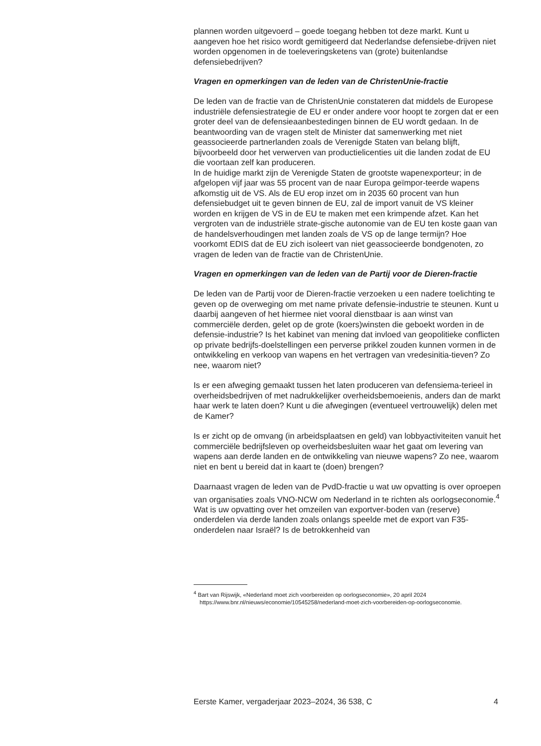plannen worden uitgevoerd – goede toegang hebben tot deze markt. Kunt u aangeven hoe het risico wordt gemitigeerd dat Nederlandse defensiebe-drijven niet worden opgenomen in de toeleveringsketens van (grote) buitenlandse defensiebedrijven?
Vragen en opmerkingen van de leden van de ChristenUnie-fractie
De leden van de fractie van de ChristenUnie constateren dat middels de Europese industriële defensiestrategie de EU er onder andere voor hoopt te zorgen dat er een groter deel van de defensieaanbestedingen binnen de EU wordt gedaan. In de beantwoording van de vragen stelt de Minister dat samenwerking met niet geassocieerde partnerlanden zoals de Verenigde Staten van belang blijft, bijvoorbeeld door het verwerven van productielicenties uit die landen zodat de EU die voortaan zelf kan produceren.
In de huidige markt zijn de Verenigde Staten de grootste wapenexporteur; in de afgelopen vijf jaar was 55 procent van de naar Europa geïmpor-teerde wapens afkomstig uit de VS. Als de EU erop inzet om in 2035 60 procent van hun defensiebudget uit te geven binnen de EU, zal de import vanuit de VS kleiner worden en krijgen de VS in de EU te maken met een krimpende afzet. Kan het vergroten van de industriële strate-gische autonomie van de EU ten koste gaan van de handelsverhoudingen met landen zoals de VS op de lange termijn? Hoe voorkomt EDIS dat de EU zich isoleert van niet geassocieerde bondgenoten, zo vragen de leden van de fractie van de ChristenUnie.
Vragen en opmerkingen van de leden van de Partij voor de Dieren-fractie
De leden van de Partij voor de Dieren-fractie verzoeken u een nadere toelichting te geven op de overweging om met name private defensie-industrie te steunen. Kunt u daarbij aangeven of het hiermee niet vooral dienstbaar is aan winst van commerciële derden, gelet op de grote (koers)winsten die geboekt worden in de defensie-industrie? Is het kabinet van mening dat invloed van geopolitieke conflicten op private bedrijfs-doelstellingen een perverse prikkel zouden kunnen vormen in de ontwikkeling en verkoop van wapens en het vertragen van vredesinitia-tieven? Zo nee, waarom niet?
Is er een afweging gemaakt tussen het laten produceren van defensiema-terieel in overheidsbedrijven of met nadrukkelijker overheidsbemoeienis, anders dan de markt haar werk te laten doen? Kunt u die afwegingen (eventueel vertrouwelijk) delen met de Kamer?
Is er zicht op de omvang (in arbeidsplaatsen en geld) van lobbyactiviteiten vanuit het commerciële bedrijfsleven op overheidsbesluiten waar het gaat om levering van wapens aan derde landen en de ontwikkeling van nieuwe wapens? Zo nee, waarom niet en bent u bereid dat in kaart te (doen) brengen?
Daarnaast vragen de leden van de PvdD-fractie u wat uw opvatting is over oproepen van organisaties zoals VNO-NCW om Nederland in te richten als oorlogseconomie.<sup>4</sup> Wat is uw opvatting over het omzeilen van exportver-boden van (reserve) onderdelen via derde landen zoals onlangs speelde met de export van F35-onderdelen naar Israël? Is de betrokkenheid van
<sup>4</sup> Bart van Rijswijk, «Nederland moet zich voorbereiden op oorlogseconomie», 20 april 2024 https://www.bnr.nl/nieuws/economie/10545258/nederland-moet-zich-voorbereiden-op-oorlogseconomie.
Eerste Kamer, vergaderjaar 2023–2024, 36 538, C 4